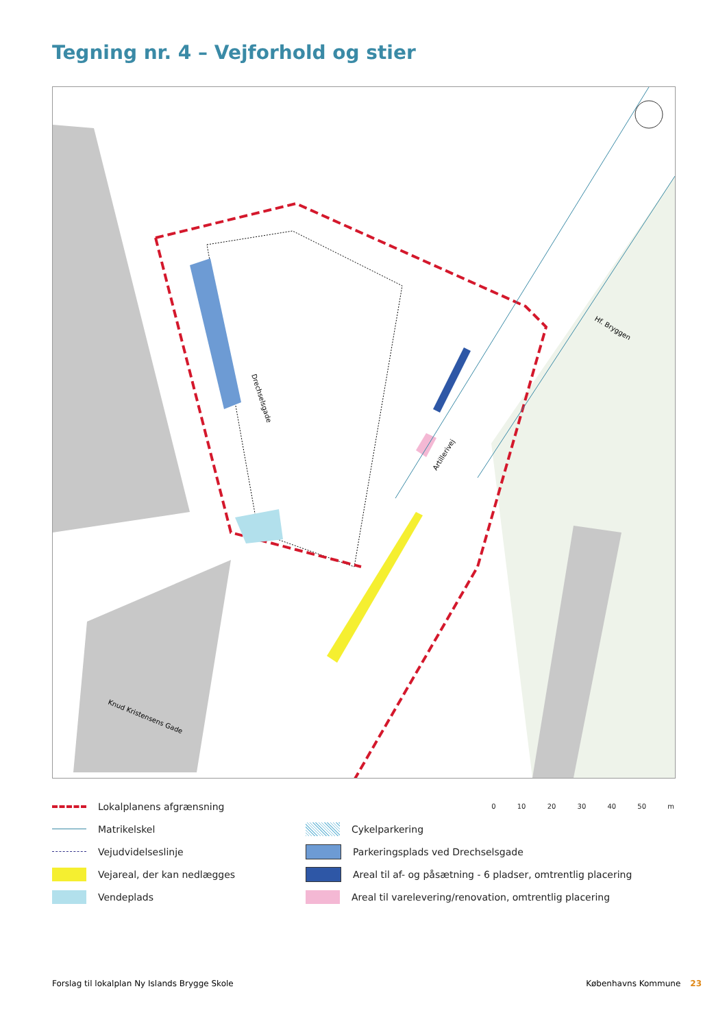Tegning nr. 4 – Vejforhold og stier
Drechselsgade
Artillerivej
Hf. Bryggen
Knud Kristensens Gade
Lokalplanens afgrænsning
0 10 20 30 40 50 m
Matrikelskel Cykelparkering
Vejudvidelseslinje Parkeringsplads ved Drechselsgade
Vejareal, der kan nedlægges
Areal til af- og påsætning - 6 pladser, omtrentlig placering
Vendeplads Areal til varelevering/renovation, omtrentlig placering
Forslag til lokalplan Ny Islands Brygge Skole Københavns Kommune 23